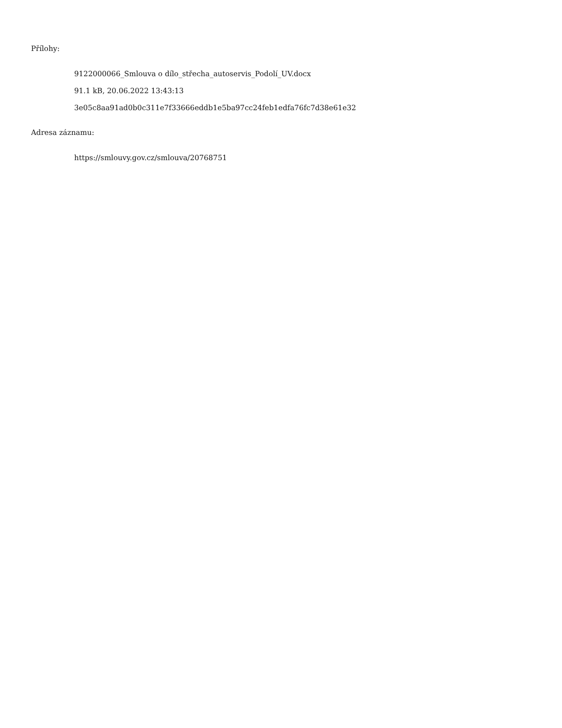Přílohy:
9122000066_Smlouva o dílo_střecha_autoservis_Podolí_UV.docx
91.1 kB, 20.06.2022 13:43:13
3e05c8aa91ad0b0c311e7f33666eddb1e5ba97cc24feb1edfa76fc7d38e61e32
Adresa záznamu:
https://smlouvy.gov.cz/smlouva/20768751